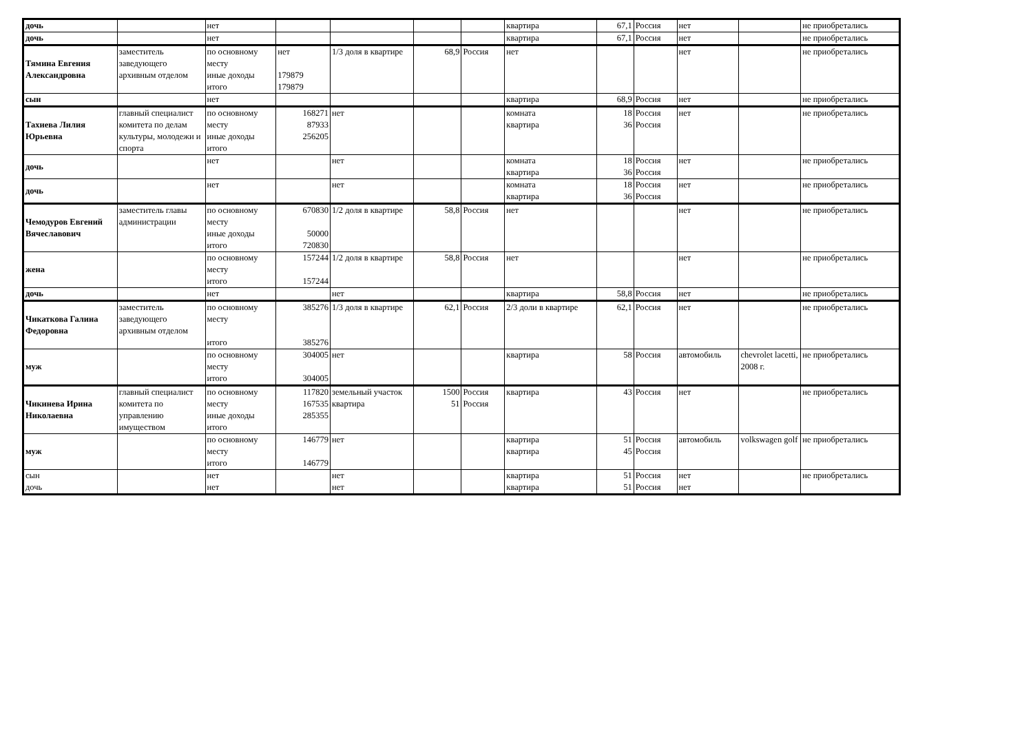| дочь | | нет | | | | | квартира | 67,1 | Россия | нет | | не приобретались |
| дочь | | нет | | | | | квартира | 67,1 | Россия | нет | | не приобретались |
| Тямина Евгения Александровна | заместитель заведующего архивным отделом | по основному месту иные доходы итого | нет 179879 179879 | 1/3 доля в квартире | 68,9 | Россия | нет | | | нет | | не приобретались |
| сын | | нет | | | | | квартира | 68,9 | Россия | нет | | не приобретались |
| Тахиева Лилия Юрьевна | главный специалист комитета по делам культуры, молодежи и спорта | по основному месту иные доходы итого | 168271 87933 256205 | нет | | | комната квартира | 18 36 | Россия Россия | нет | | не приобретались |
| дочь | | нет | | нет | | | комната квартира | 18 36 | Россия Россия | нет | | не приобретались |
| дочь | | нет | | нет | | | комната квартира | 18 36 | Россия Россия | нет | | не приобретались |
| Чемодуров Евгений Вячеславович | заместитель главы администрации | по основному месту иные доходы итого | 670830 50000 720830 | 1/2 доля в квартире | 58,8 | Россия | нет | | | нет | | не приобретались |
| жена | | по основному месту итого | 157244 157244 | 1/2 доля в квартире | 58,8 | Россия | нет | | | нет | | не приобретались |
| дочь | | нет | | нет | | | квартира | 58,8 | Россия | нет | | не приобретались |
| Чикаткова Галина Федоровна | заместитель заведующего архивным отделом | по основному месту итого | 385276 385276 | 1/3 доля в квартире | 62,1 | Россия | 2/3 доли в квартире | 62,1 | Россия | нет | | не приобретались |
| муж | | по основному месту итого | 304005 304005 | нет | | | квартира | 58 | Россия | автомобиль | chevrolet lacetti, 2008 г. | не приобретались |
| Чикинева Ирина Николаевна | главный специалист комитета по управлению имуществом | по основному месту иные доходы итого | 117820 167535 285355 | земельный участок квартира | 1500 51 | Россия Россия | квартира | 43 | Россия | нет | | не приобретались |
| муж | | по основному месту итого | 146779 146779 | нет | | | квартира квартира | 51 45 | Россия Россия | автомобиль | volkswagen golf | не приобретались |
| сын дочь | | нет нет | | нет нет | | | квартира квартира | 51 51 | Россия Россия | нет нет | | не приобретались |